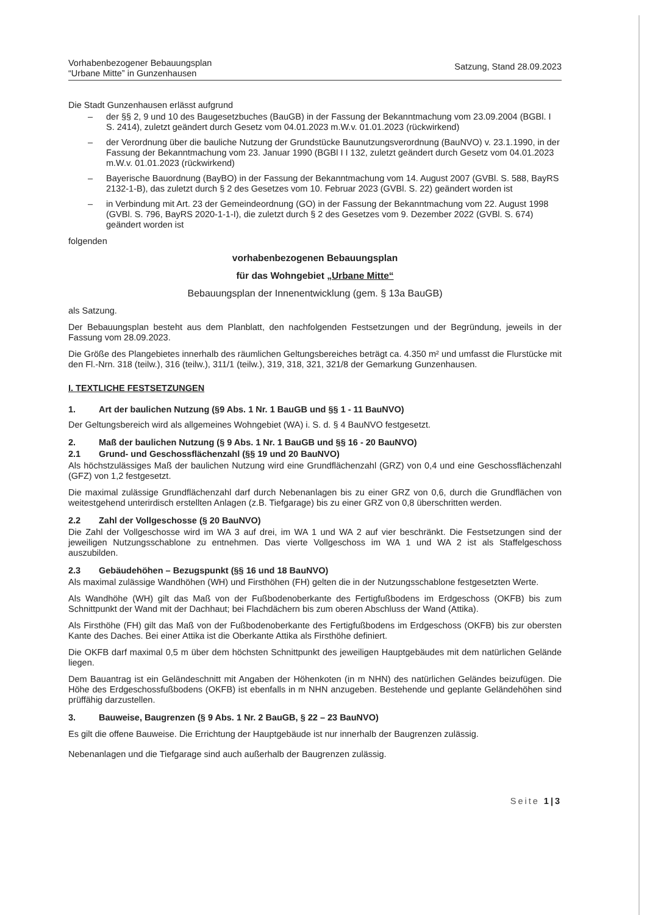Vorhabenbezogener Bebauungsplan
“Urbane Mitte” in Gunzenhausen
Satzung, Stand 28.09.2023
Die Stadt Gunzenhausen erlässt aufgrund
– der §§ 2, 9 und 10 des Baugesetzbuches (BauGB) in der Fassung der Bekanntmachung vom 23.09.2004 (BGBl. I S. 2414), zuletzt geändert durch Gesetz vom 04.01.2023 m.W.v. 01.01.2023 (rückwirkend)
– der Verordnung über die bauliche Nutzung der Grundstücke Baunutzungsverordnung (BauNVO) v. 23.1.1990, in der Fassung der Bekanntmachung vom 23. Januar 1990 (BGBl I I 132, zuletzt geändert durch Gesetz vom 04.01.2023 m.W.v. 01.01.2023 (rückwirkend)
– Bayerische Bauordnung (BayBO) in der Fassung der Bekanntmachung vom 14. August 2007 (GVBl. S. 588, BayRS 2132-1-B), das zuletzt durch § 2 des Gesetzes vom 10. Februar 2023 (GVBl. S. 22) geändert worden ist
– in Verbindung mit Art. 23 der Gemeindeordnung (GO) in der Fassung der Bekanntmachung vom 22. August 1998 (GVBl. S. 796, BayRS 2020-1-1-I), die zuletzt durch § 2 des Gesetzes vom 9. Dezember 2022 (GVBl. S. 674) geändert worden ist
folgenden
vorhabenbezogenen Bebauungsplan
für das Wohngebiet „Urbane Mitte“
Bebauungsplan der Innenentwicklung (gem. § 13a BauGB)
als Satzung.
Der Bebauungsplan besteht aus dem Planblatt, den nachfolgenden Festsetzungen und der Begründung, jeweils in der Fassung vom 28.09.2023.
Die Größe des Plangebietes innerhalb des räumlichen Geltungsbereiches beträgt ca. 4.350 m² und umfasst die Flurstücke mit den Fl.-Nrn. 318 (teilw.), 316 (teilw.), 311/1 (teilw.), 319, 318, 321, 321/8 der Gemarkung Gunzenhausen.
I. TEXTLICHE FESTSETZUNGEN
1. Art der baulichen Nutzung (§9 Abs. 1 Nr. 1 BauGB und §§ 1 - 11 BauNVO)
Der Geltungsbereich wird als allgemeines Wohngebiet (WA) i. S. d. § 4 BauNVO festgesetzt.
2. Maß der baulichen Nutzung (§ 9 Abs. 1 Nr. 1 BauGB und §§ 16 - 20 BauNVO)
2.1 Grund- und Geschossflächenzahl (§§ 19 und 20 BauNVO)
Als höchstzulässiges Maß der baulichen Nutzung wird eine Grundflächenzahl (GRZ) von 0,4 und eine Geschossflächenzahl (GFZ) von 1,2 festgesetzt.
Die maximal zulässige Grundflächenzahl darf durch Nebenanlagen bis zu einer GRZ von 0,6, durch die Grundflächen von weitestgehend unterirdisch erstellten Anlagen (z.B. Tiefgarage) bis zu einer GRZ von 0,8 überschritten werden.
2.2 Zahl der Vollgeschosse (§ 20 BauNVO)
Die Zahl der Vollgeschosse wird im WA 3 auf drei, im WA 1 und WA 2 auf vier beschränkt. Die Festsetzungen sind der jeweiligen Nutzungsschablone zu entnehmen. Das vierte Vollgeschoss im WA 1 und WA 2 ist als Staffelgeschoss auszubilden.
2.3 Gebäudehöhen – Bezugspunkt (§§ 16 und 18 BauNVO)
Als maximal zulässige Wandhöhen (WH) und Firsthöhen (FH) gelten die in der Nutzungsschablone festgesetzten Werte.
Als Wandhöhe (WH) gilt das Maß von der Fußbodenoberkante des Fertigfußbodens im Erdgeschoss (OKFB) bis zum Schnittpunkt der Wand mit der Dachhaut; bei Flachdächern bis zum oberen Abschluss der Wand (Attika).
Als Firsthöhe (FH) gilt das Maß von der Fußbodenoberkante des Fertigfußbodens im Erdgeschoss (OKFB) bis zur obersten Kante des Daches. Bei einer Attika ist die Oberkante Attika als Firsthöhe definiert.
Die OKFB darf maximal 0,5 m über dem höchsten Schnittpunkt des jeweiligen Hauptgebäudes mit dem natürlichen Gelände liegen.
Dem Bauantrag ist ein Geländeschnitt mit Angaben der Höhenkoten (in m NHN) des natürlichen Geländes beizufügen. Die Höhe des Erdgeschossfußbodens (OKFB) ist ebenfalls in m NHN anzugeben. Bestehende und geplante Geländehöhen sind prüffähig darzustellen.
3. Bauweise, Baugrenzen (§ 9 Abs. 1 Nr. 2 BauGB, § 22 – 23 BauNVO)
Es gilt die offene Bauweise. Die Errichtung der Hauptgebäude ist nur innerhalb der Baugrenzen zulässig.
Nebenanlagen und die Tiefgarage sind auch außerhalb der Baugrenzen zulässig.
Seite 1|3